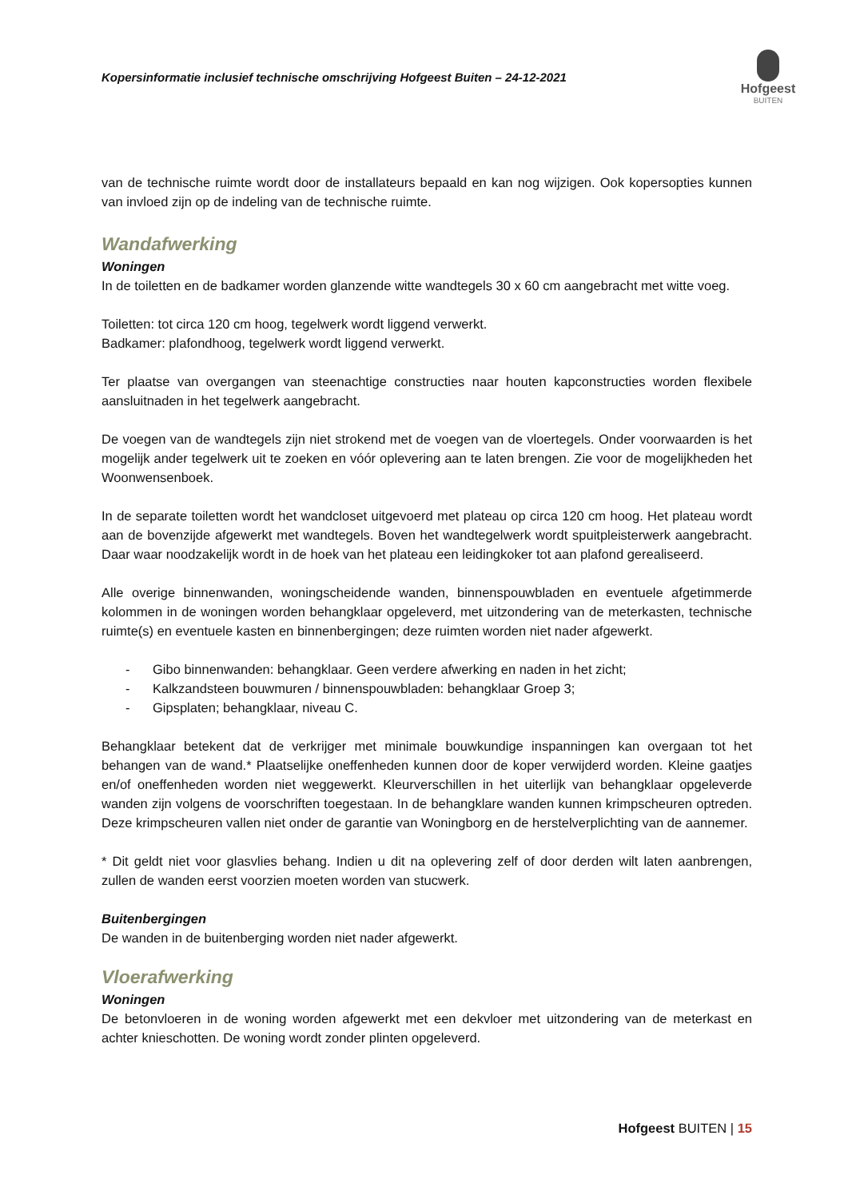Kopersinformatie inclusief technische omschrijving Hofgeest Buiten – 24-12-2021
Hofgeest
BUITEN
van de technische ruimte wordt door de installateurs bepaald en kan nog wijzigen. Ook kopersopties kunnen van invloed zijn op de indeling van de technische ruimte.
Wandafwerking
Woningen
In de toiletten en de badkamer worden glanzende witte wandtegels 30 x 60 cm aangebracht met witte voeg.
Toiletten: tot circa 120 cm hoog, tegelwerk wordt liggend verwerkt.
Badkamer: plafondhoog, tegelwerk wordt liggend verwerkt.
Ter plaatse van overgangen van steenachtige constructies naar houten kapconstructies worden flexibele aansluitnaden in het tegelwerk aangebracht.
De voegen van de wandtegels zijn niet strokend met de voegen van de vloertegels. Onder voorwaarden is het mogelijk ander tegelwerk uit te zoeken en vóór oplevering aan te laten brengen. Zie voor de mogelijkheden het Woonwensenboek.
In de separate toiletten wordt het wandcloset uitgevoerd met plateau op circa 120 cm hoog. Het plateau wordt aan de bovenzijde afgewerkt met wandtegels. Boven het wandtegelwerk wordt spuitpleisterwerk aangebracht. Daar waar noodzakelijk wordt in de hoek van het plateau een leidingkoker tot aan plafond gerealiseerd.
Alle overige binnenwanden, woningscheidende wanden, binnenspouwbladen en eventuele afgetimmerde kolommen in de woningen worden behangklaar opgeleverd, met uitzondering van de meterkasten, technische ruimte(s) en eventuele kasten en binnenbergingen; deze ruimten worden niet nader afgewerkt.
- Gibo binnenwanden: behangklaar. Geen verdere afwerking en naden in het zicht;
- Kalkzandsteen bouwmuren / binnenspouwbladen: behangklaar Groep 3;
- Gipsplaten; behangklaar, niveau C.
Behangklaar betekent dat de verkrijger met minimale bouwkundige inspanningen kan overgaan tot het behangen van de wand.* Plaatselijke oneffenheden kunnen door de koper verwijderd worden. Kleine gaatjes en/of oneffenheden worden niet weggewerkt. Kleurverschillen in het uiterlijk van behangklaar opgeleverde wanden zijn volgens de voorschriften toegestaan. In de behangklare wanden kunnen krimpscheuren optreden. Deze krimpscheuren vallen niet onder de garantie van Woningborg en de herstelverplichting van de aannemer.
* Dit geldt niet voor glasvlies behang. Indien u dit na oplevering zelf of door derden wilt laten aanbrengen, zullen de wanden eerst voorzien moeten worden van stucwerk.
Buitenbergingen
De wanden in de buitenberging worden niet nader afgewerkt.
Vloerafwerking
Woningen
De betonvloeren in de woning worden afgewerkt met een dekvloer met uitzondering van de meterkast en achter knieschotten. De woning wordt zonder plinten opgeleverd.
Hofgeest BUITEN | 15